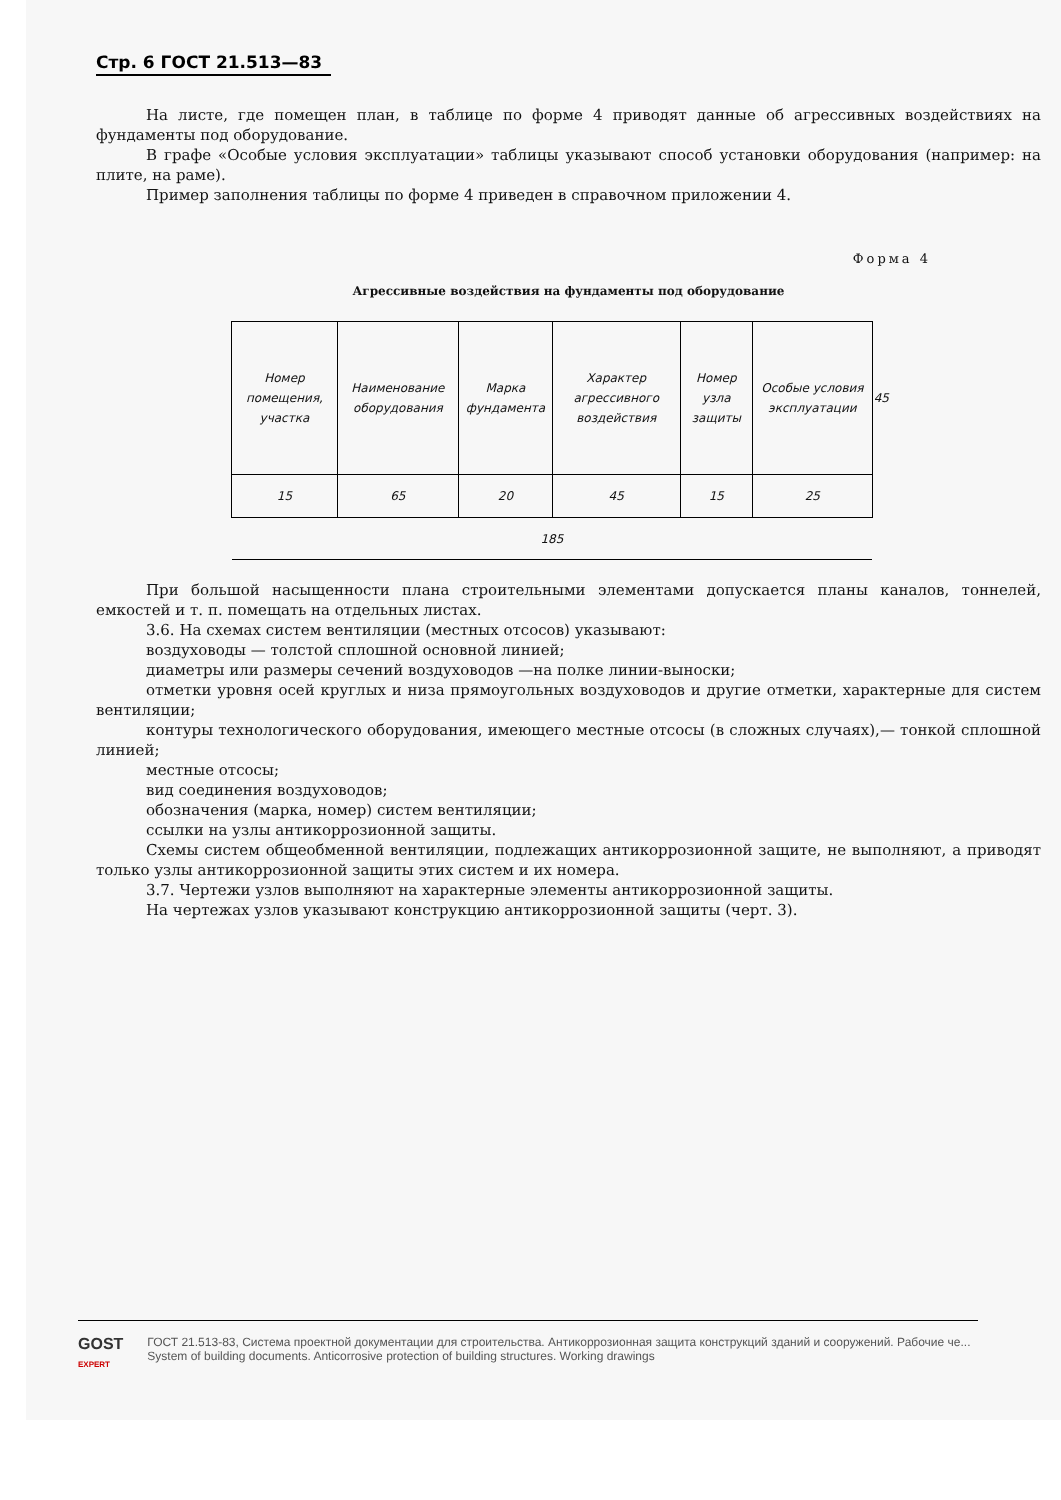Стр. 6 ГОСТ 21.513—83
На листе, где помещен план, в таблице по форме 4 приводят данные об агрессивных воздействиях на фундаменты под оборудование.
В графе «Особые условия эксплуатации» таблицы указывают способ установки оборудования (например: на плите, на раме).
Пример заполнения таблицы по форме 4 приведен в справочном приложении 4.
Форма 4
Агрессивные воздействия на фундаменты под оборудование
| Номер помещения, участка | Наименование оборудования | Марка фундамента | Характер агрессивного воздействия | Номер узла защиты | Особые условия эксплуатации | 45 |
| --- | --- | --- | --- | --- | --- | --- |
| 15 | 65 | 20 | 45 | 15 | 25 | |
| 185 | | | | | | |
При большой насыщенности плана строительными элементами допускается планы каналов, тоннелей, емкостей и т. п. помещать на отдельных листах.
3.6. На схемах систем вентиляции (местных отсосов) указывают:
воздуховоды — толстой сплошной основной линией;
диаметры или размеры сечений воздуховодов —на полке линии-выноски;
отметки уровня осей круглых и низа прямоугольных воздуховодов и другие отметки, характерные для систем вентиляции;
контуры технологического оборудования, имеющего местные отсосы (в сложных случаях),— тонкой сплошной линией;
местные отсосы;
вид соединения воздуховодов;
обозначения (марка, номер) систем вентиляции;
ссылки на узлы антикоррозионной защиты.
Схемы систем общеобменной вентиляции, подлежащих антикоррозионной защите, не выполняют, а приводят только узлы антикоррозионной защиты этих систем и их номера.
3.7. Чертежи узлов выполняют на характерные элементы антикоррозионной защиты.
На чертежах узлов указывают конструкцию антикоррозионной защиты (черт. 3).
GOST
EXPERT
ГОСТ 21.513-83, Система проектной документации для строительства. Антикоррозионная защита конструкций зданий и сооружений. Рабочие че...
System of building documents. Anticorrosive protection of building structures. Working drawings